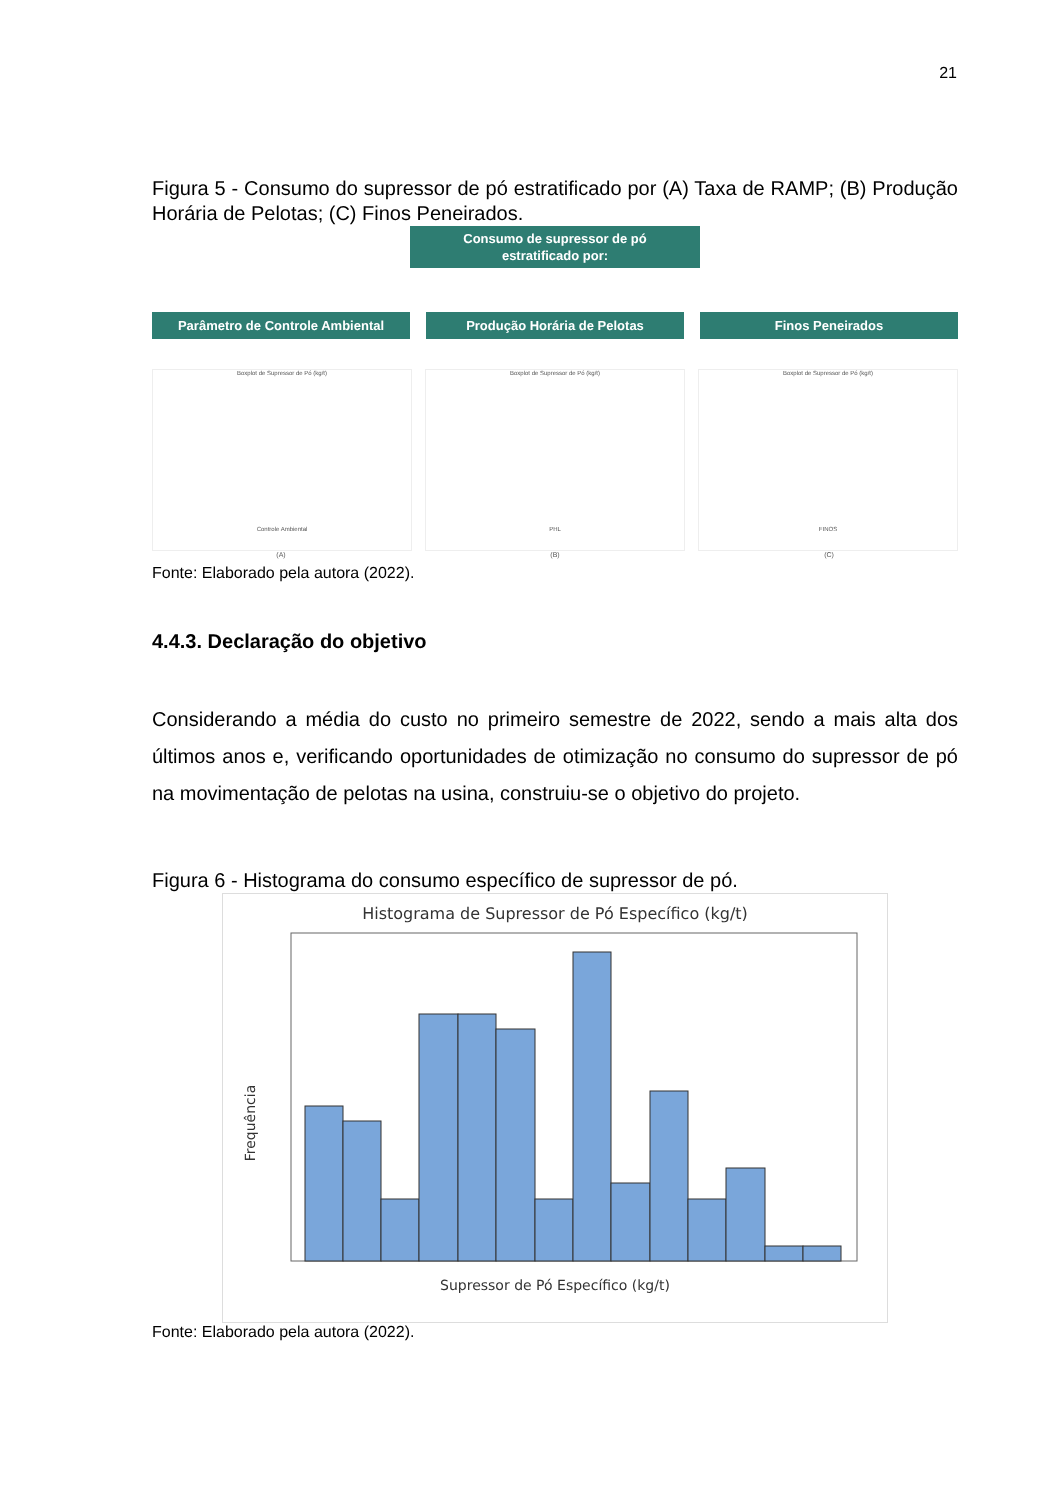21
Figura 5 - Consumo do supressor de pó estratificado por (A) Taxa de RAMP; (B) Produção Horária de Pelotas; (C) Finos Peneirados.
Consumo de supressor de pó
estratificado por:
Parâmetro de Controle Ambiental Produção Horária de Pelotas Finos Peneirados
Boxplot de Supressor de Pó (kg/t)
Controle Ambiental
Boxplot de Supressor de Pó (kg/t)
PHL
Boxplot de Supressor de Pó (kg/t)
FINOS
(A) (B) (C)
Fonte: Elaborado pela autora (2022).
4.4.3. Declaração do objetivo
Considerando a média do custo no primeiro semestre de 2022, sendo a mais alta dos últimos anos e, verificando oportunidades de otimização no consumo do supressor de pó na movimentação de pelotas na usina, construiu-se o objetivo do projeto.
Figura 6 - Histograma do consumo específico de supressor de pó.
Histograma de Supressor de Pó Específico (kg/t)
Frequência
Supressor de Pó Específico (kg/t)
Fonte: Elaborado pela autora (2022).